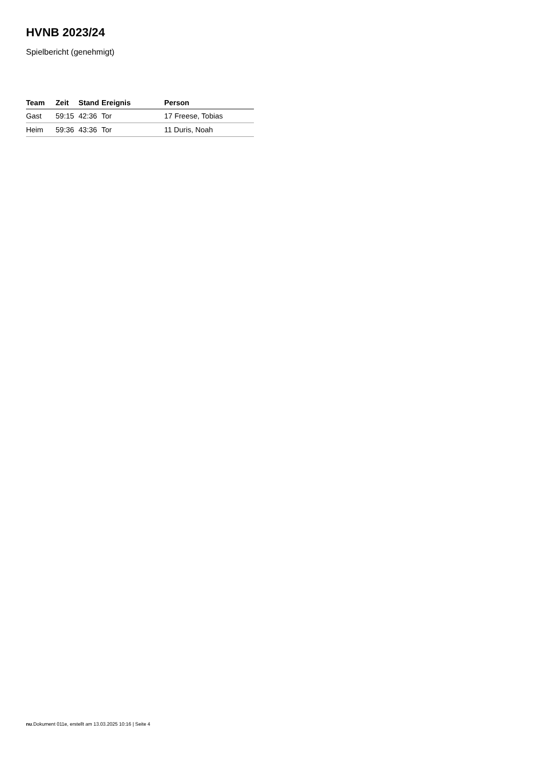HVNB 2023/24
Spielbericht (genehmigt)
| Team | Zeit | Stand | Ereignis | Person |
| --- | --- | --- | --- | --- |
| Gast | 59:15 | 42:36 | Tor | 17 Freese, Tobias |
| Heim | 59:36 | 43:36 | Tor | 11 Duris, Noah |
nu.Dokument 011e, erstellt am 13.03.2025 10:16 | Seite 4